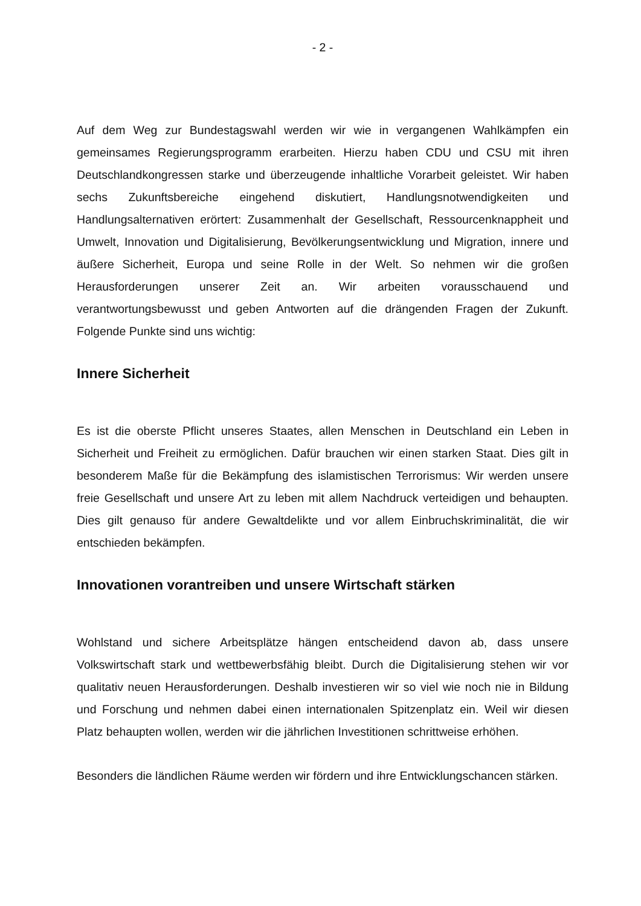- 2 -
Auf dem Weg zur Bundestagswahl werden wir wie in vergangenen Wahlkämpfen ein gemeinsames Regierungsprogramm erarbeiten. Hierzu haben CDU und CSU mit ihren Deutschlandkongressen starke und überzeugende inhaltliche Vorarbeit geleistet. Wir haben sechs Zukunftsbereiche eingehend diskutiert, Handlungsnotwendigkeiten und Handlungsalternativen erörtert: Zusammenhalt der Gesellschaft, Ressourcenknappheit und Umwelt, Innovation und Digitalisierung, Bevölkerungsentwicklung und Migration, innere und äußere Sicherheit, Europa und seine Rolle in der Welt. So nehmen wir die großen Herausforderungen unserer Zeit an. Wir arbeiten vorausschauend und verantwortungsbewusst und geben Antworten auf die drängenden Fragen der Zukunft. Folgende Punkte sind uns wichtig:
Innere Sicherheit
Es ist die oberste Pflicht unseres Staates, allen Menschen in Deutschland ein Leben in Sicherheit und Freiheit zu ermöglichen. Dafür brauchen wir einen starken Staat. Dies gilt in besonderem Maße für die Bekämpfung des islamistischen Terrorismus: Wir werden unsere freie Gesellschaft und unsere Art zu leben mit allem Nachdruck verteidigen und behaupten. Dies gilt genauso für andere Gewaltdelikte und vor allem Einbruchskriminalität, die wir entschieden bekämpfen.
Innovationen vorantreiben und unsere Wirtschaft stärken
Wohlstand und sichere Arbeitsplätze hängen entscheidend davon ab, dass unsere Volkswirtschaft stark und wettbewerbsfähig bleibt. Durch die Digitalisierung stehen wir vor qualitativ neuen Herausforderungen. Deshalb investieren wir so viel wie noch nie in Bildung und Forschung und nehmen dabei einen internationalen Spitzenplatz ein. Weil wir diesen Platz behaupten wollen, werden wir die jährlichen Investitionen schrittweise erhöhen.
Besonders die ländlichen Räume werden wir fördern und ihre Entwicklungschancen stärken.